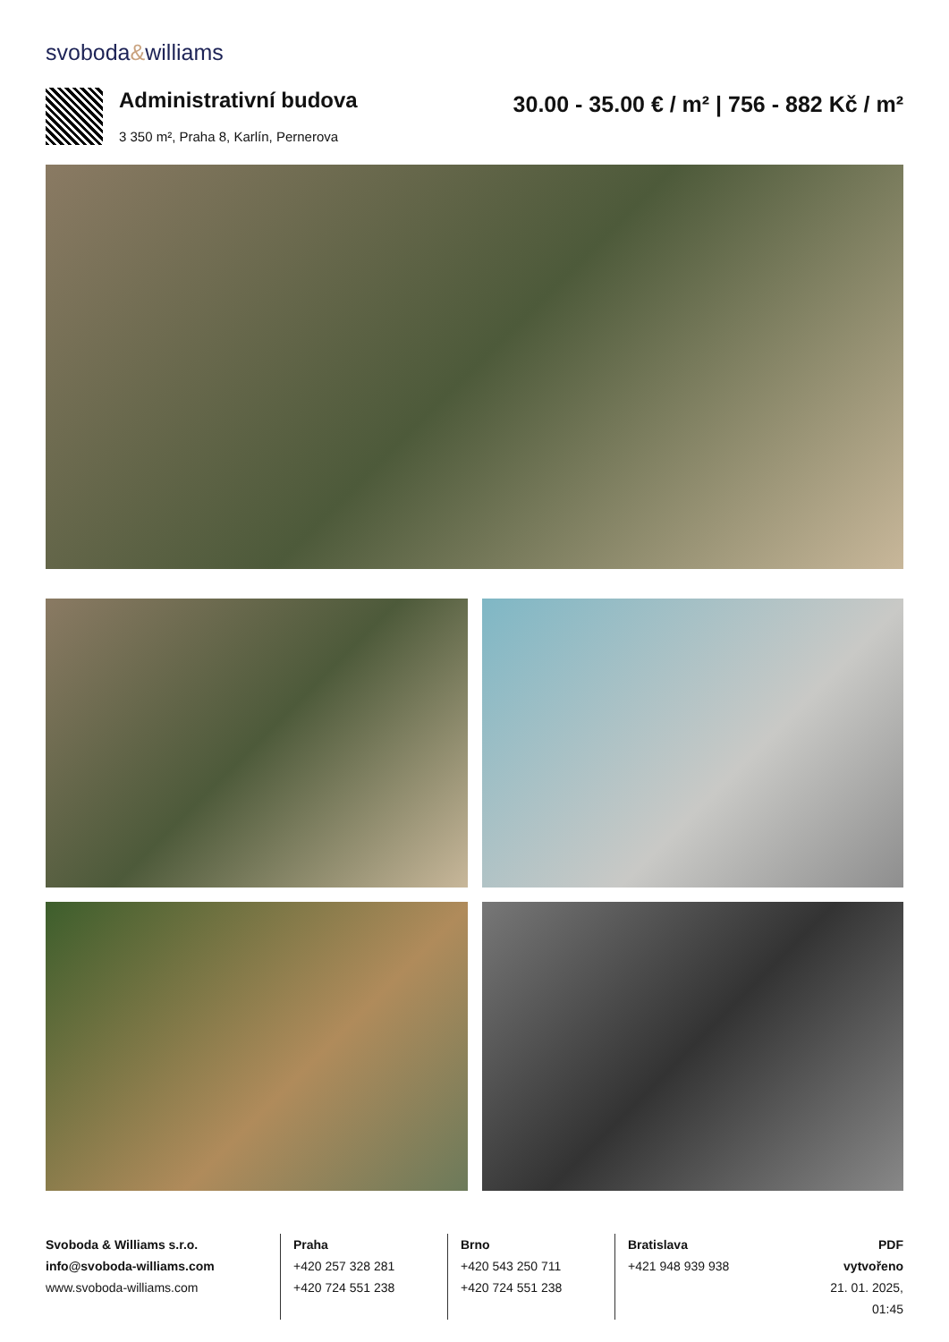svoboda&williams
Administrativní budova
3 350 m², Praha 8, Karlín, Pernerova
30.00 - 35.00 € / m² | 756 - 882 Kč / m²
Svoboda & Williams s.r.o.
info@svoboda-williams.com
www.svoboda-williams.com
Praha
+420 257 328 281
+420 724 551 238
Brno
+420 543 250 711
+420 724 551 238
Bratislava
+421 948 939 938
PDF vytvořeno
21. 01. 2025, 01:45